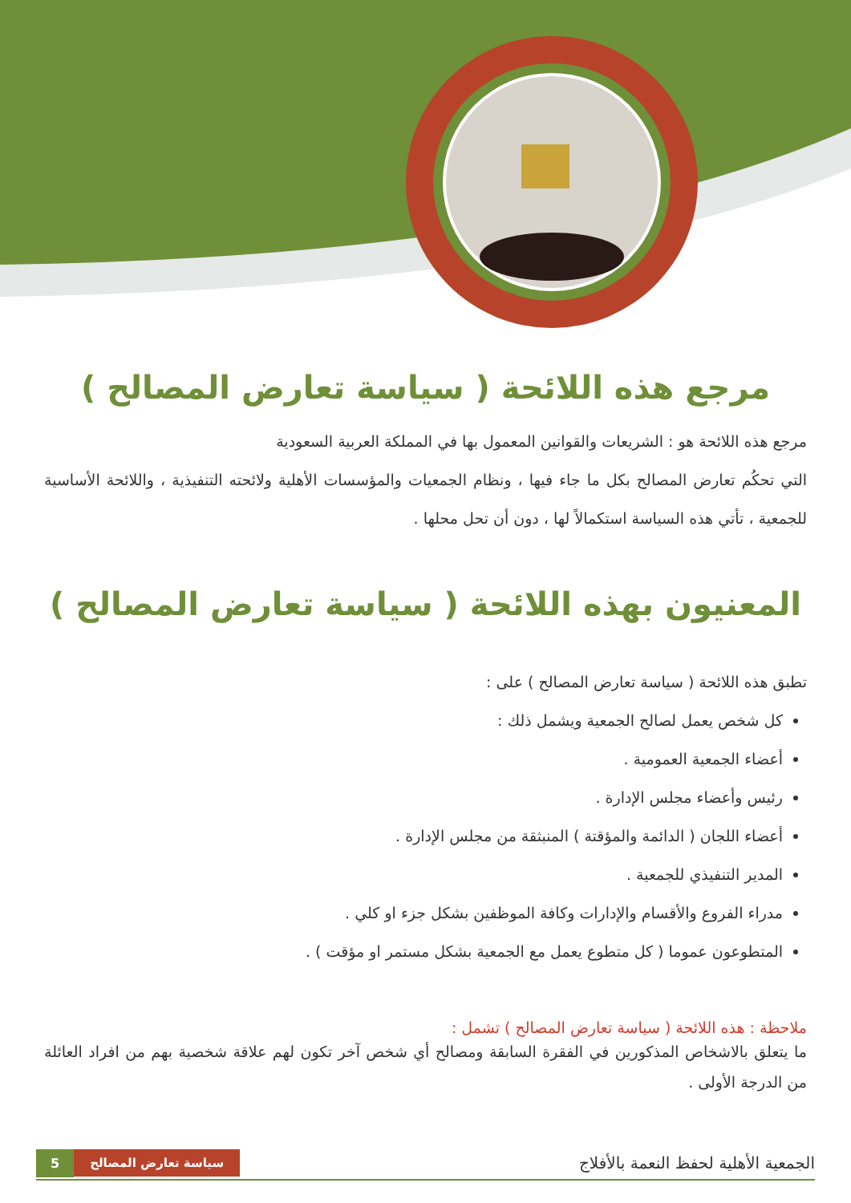مرجع هذه اللائحة ( سياسة تعارض المصالح )
مرجع هذه اللائحة هو : الشريعات والقوانين المعمول بها في المملكة العربية السعودية
التي تحكُم تعارض المصالح بكل ما جاء فيها ، ونظام الجمعيات والمؤسسات الأهلية ولائحته التنفيذية ، واللائحة الأساسية للجمعية ، تأتي هذه السياسة استكمالاً لها ، دون أن تحل محلها .
المعنيون بهذه اللائحة ( سياسة تعارض المصالح )
تطبق هذه اللائحة ( سياسة تعارض المصالح ) على :
كل شخص يعمل لصالح الجمعية ويشمل ذلك :
أعضاء الجمعية العمومية .
رئيس وأعضاء مجلس الإدارة .
أعضاء اللجان ( الدائمة والمؤقتة ) المنبثقة من مجلس الإدارة .
المدير التنفيذي للجمعية .
مدراء الفروع والأقسام والإدارات وكافة الموظفين بشكل جزء او كلي .
المتطوعون عموما ( كل متطوع يعمل مع الجمعية بشكل مستمر او مؤقت ) .
ملاحظة : هذه اللائحة ( سياسة تعارض المصالح ) تشمل :
ما يتعلق بالاشخاص المذكورين في الفقرة السابقة ومصالح أي شخص آخر تكون لهم علاقة شخصية بهم من افراد العائلة من الدرجة الأولى .
الجمعية الأهلية لحفظ النعمة بالأفلاج
5 سياسة تعارض المصالح